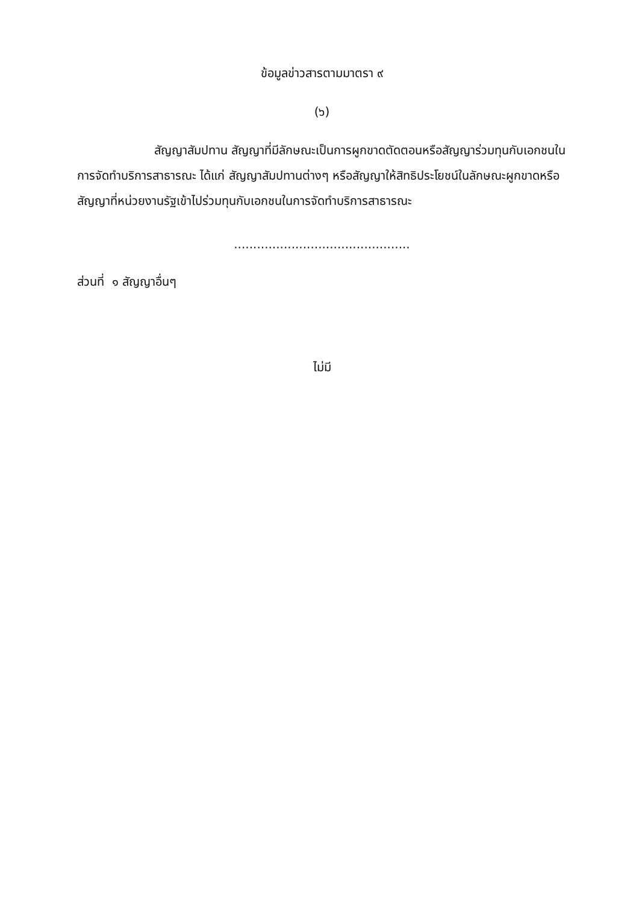ข้อมูลข่าวสารตามมาตรา ๙
(๖)
สัญญาสัมปทาน สัญญาที่มีลักษณะเป็นการผูกขาดตัดตอนหรือสัญญาร่วมทุนกับเอกชนในการจัดทำบริการสาธารณะ ได้แก่ สัญญาสัมปทานต่างๆ หรือสัญญาให้สิทธิประโยชน์ในลักษณะผูกขาดหรือสัญญาที่หน่วยงานรัฐเข้าไปร่วมทุนกับเอกชนในการจัดทำบริการสาธารณะ
..............................................
ส่วนที่ ๑ สัญญาอื่นๆ
ไม่มี